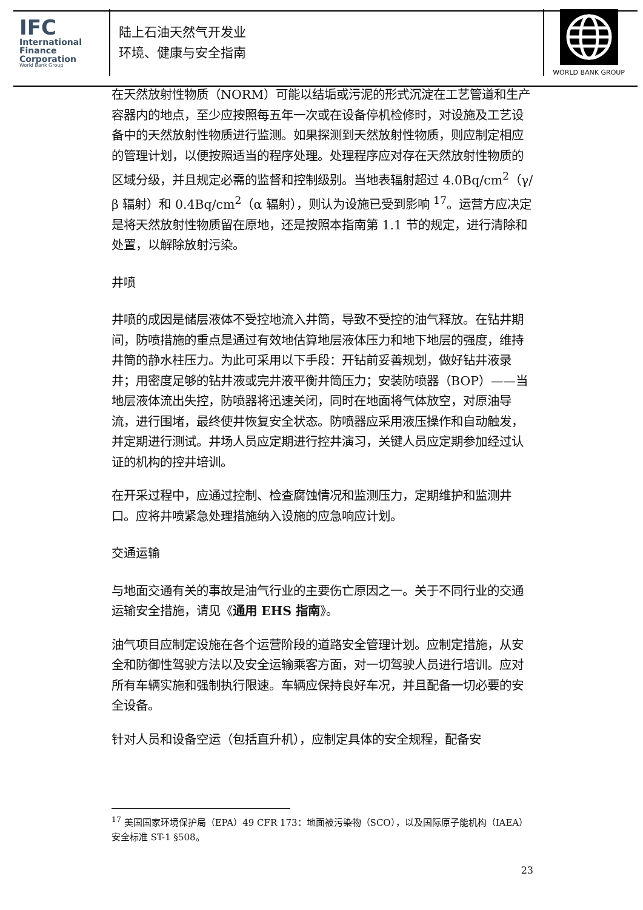IFC
International
Finance
Corporation
World Bank Group
陆上石油天然气开发业
环境、健康与安全指南
WORLD BANK GROUP
在天然放射性物质（NORM）可能以结垢或污泥的形式沉淀在工艺管道和生产容器内的地点，至少应按照每五年一次或在设备停机检修时，对设施及工艺设备中的天然放射性物质进行监测。如果探测到天然放射性物质，则应制定相应的管理计划，以便按照适当的程序处理。处理程序应对存在天然放射性物质的区域分级，并且规定必需的监督和控制级别。当地表辐射超过 4.0Bq/cm<sup>2</sup>（γ/β 辐射）和 0.4Bq/cm<sup>2</sup>（α 辐射），则认为设施已受到影响 <sup>17</sup>。运营方应决定是将天然放射性物质留在原地，还是按照本指南第 1.1 节的规定，进行清除和处置，以解除放射污染。
井喷
井喷的成因是储层液体不受控地流入井筒，导致不受控的油气释放。在钻井期间，防喷措施的重点是通过有效地估算地层液体压力和地下地层的强度，维持井筒的静水柱压力。为此可采用以下手段：开钻前妥善规划，做好钻井液录井；用密度足够的钻井液或完井液平衡井筒压力；安装防喷器（BOP）——当地层液体流出失控，防喷器将迅速关闭，同时在地面将气体放空，对原油导流，进行围堵，最终使井恢复安全状态。防喷器应采用液压操作和自动触发，并定期进行测试。井场人员应定期进行控井演习，关键人员应定期参加经过认证的机构的控井培训。
在开采过程中，应通过控制、检查腐蚀情况和监测压力，定期维护和监测井口。应将井喷紧急处理措施纳入设施的应急响应计划。
交通运输
与地面交通有关的事故是油气行业的主要伤亡原因之一。关于不同行业的交通运输安全措施，请见《通用 EHS 指南》。
油气项目应制定设施在各个运营阶段的道路安全管理计划。应制定措施，从安全和防御性驾驶方法以及安全运输乘客方面，对一切驾驶人员进行培训。应对所有车辆实施和强制执行限速。车辆应保持良好车况，并且配备一切必要的安全设备。
针对人员和设备空运（包括直升机），应制定具体的安全规程，配备安
<sup>17</sup> 美国国家环境保护局（EPA）49 CFR 173：地面被污染物（SCO），以及国际原子能机构（IAEA）安全标准 ST-1 §508。
23